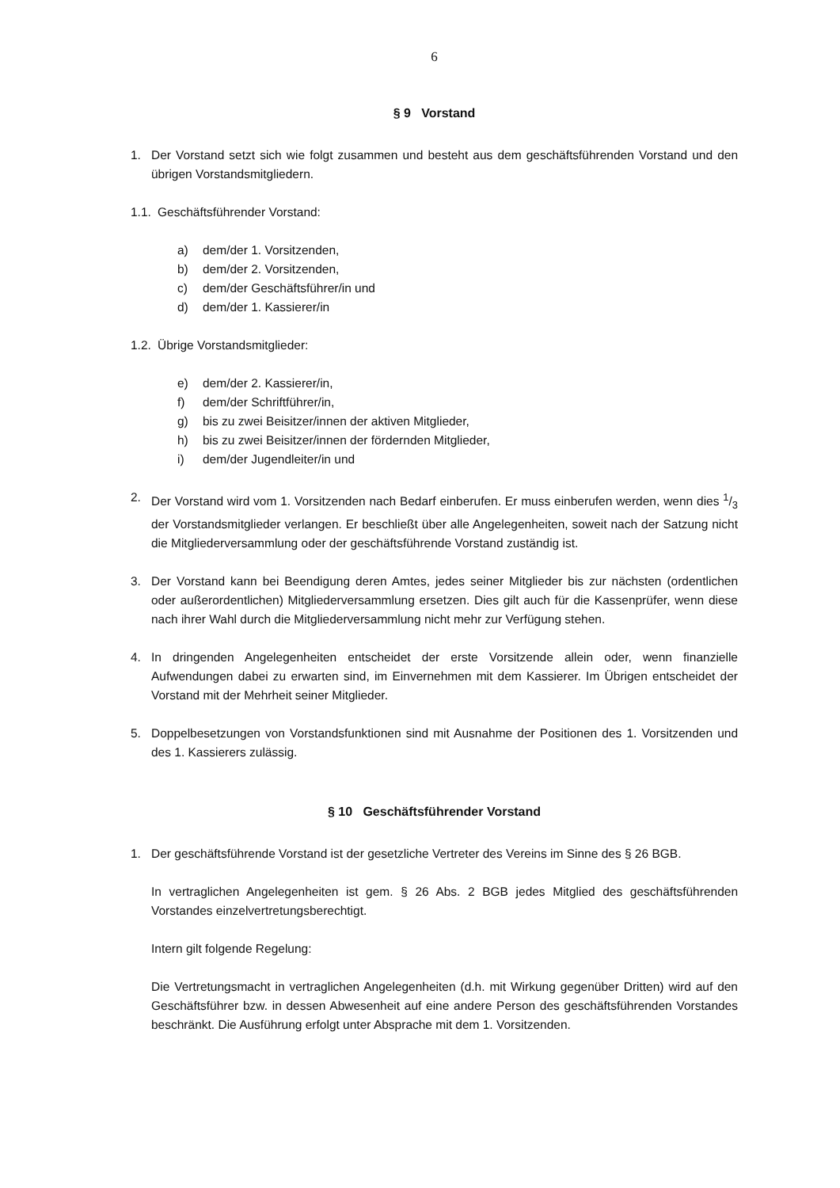6
§ 9 Vorstand
1. Der Vorstand setzt sich wie folgt zusammen und besteht aus dem geschäftsführenden Vorstand und den übrigen Vorstandsmitgliedern.
1.1.
Geschäftsführender Vorstand:
a) dem/der 1. Vorsitzenden,
b) dem/der 2. Vorsitzenden,
c) dem/der Geschäftsführer/in und
d) dem/der 1. Kassierer/in
1.2.
Übrige Vorstandsmitglieder:
e) dem/der 2. Kassierer/in,
f) dem/der Schriftführer/in,
g) bis zu zwei Beisitzer/innen der aktiven Mitglieder,
h) bis zu zwei Beisitzer/innen der fördernden Mitglieder,
i) dem/der Jugendleiter/in und
2. Der Vorstand wird vom 1. Vorsitzenden nach Bedarf einberufen. Er muss einberufen werden, wenn dies 1/3 der Vorstandsmitglieder verlangen. Er beschließt über alle Angelegenheiten, soweit nach der Satzung nicht die Mitgliederversammlung oder der geschäftsführende Vorstand zuständig ist.
3. Der Vorstand kann bei Beendigung deren Amtes, jedes seiner Mitglieder bis zur nächsten (ordentlichen oder außerordentlichen) Mitgliederversammlung ersetzen. Dies gilt auch für die Kassenprüfer, wenn diese nach ihrer Wahl durch die Mitgliederversammlung nicht mehr zur Verfügung stehen.
4. In dringenden Angelegenheiten entscheidet der erste Vorsitzende allein oder, wenn finanzielle Aufwendungen dabei zu erwarten sind, im Einvernehmen mit dem Kassierer. Im Übrigen entscheidet der Vorstand mit der Mehrheit seiner Mitglieder.
5. Doppelbesetzungen von Vorstandsfunktionen sind mit Ausnahme der Positionen des 1. Vorsitzenden und des 1. Kassierers zulässig.
§ 10 Geschäftsführender Vorstand
1. Der geschäftsführende Vorstand ist der gesetzliche Vertreter des Vereins im Sinne des § 26 BGB.
In vertraglichen Angelegenheiten ist gem. § 26 Abs. 2 BGB jedes Mitglied des geschäftsführenden Vorstandes einzelvertretungsberechtigt.
Intern gilt folgende Regelung:
Die Vertretungsmacht in vertraglichen Angelegenheiten (d.h. mit Wirkung gegenüber Dritten) wird auf den Geschäftsführer bzw. in dessen Abwesenheit auf eine andere Person des geschäftsführenden Vorstandes beschränkt. Die Ausführung erfolgt unter Absprache mit dem 1. Vorsitzenden.